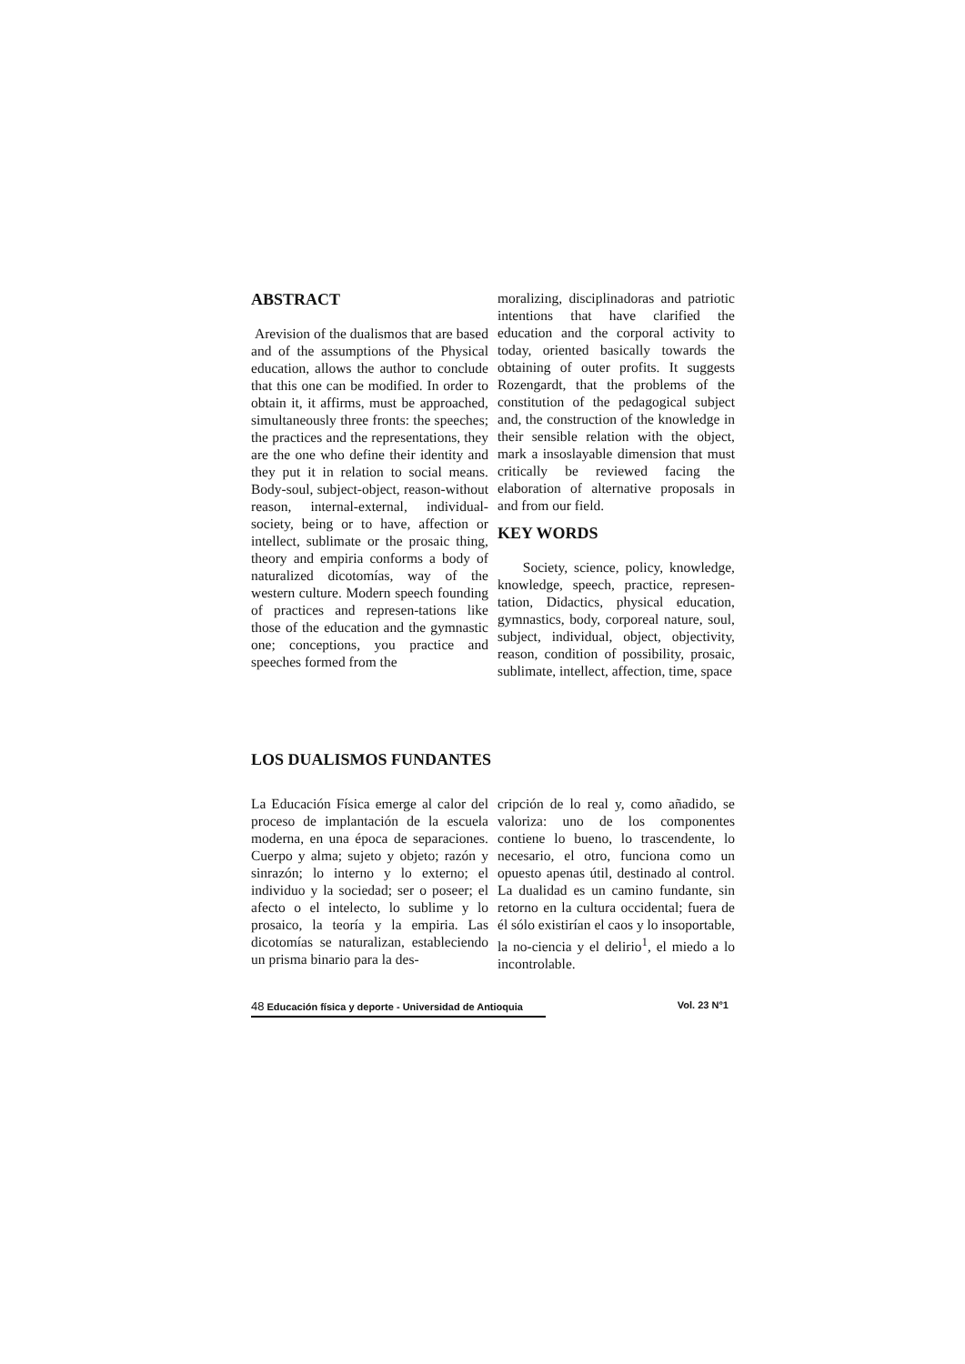ABSTRACT
Arevision of the dualismos that are based and of the assumptions of the Physical education, allows the author to conclude that this one can be modified. In order to obtain it, it affirms, must be approached, simultaneously three fronts: the speeches; the practices and the representations, they are the one who define their identity and they put it in relation to social means. Body-soul, subject-object, reason-without reason, internal-external, individual-society, being or to have, affection or intellect, sublimate or the prosaic thing, theory and empiria conforms a body of naturalized dicotomías, way of the western culture. Modern speech founding of practices and represen-tations like those of the education and the gymnastic one; conceptions, you practice and speeches formed from the
moralizing, disciplinadoras and patriotic intentions that have clarified the education and the corporal activity to today, oriented basically towards the obtaining of outer profits. It suggests Rozengardt, that the problems of the constitution of the pedagogical subject and, the construction of the knowledge in their sensible relation with the object, mark a insoslayable dimension that must critically be reviewed facing the elaboration of alternative proposals in and from our field.
KEY WORDS
Society, science, policy, knowledge, knowledge, speech, practice, represen-tation, Didactics, physical education, gymnastics, body, corporeal nature, soul, subject, individual, object, objectivity, reason, condition of possibility, prosaic, sublimate, intellect, affection, time, space
LOS DUALISMOS FUNDANTES
La Educación Física emerge al calor del proceso de implantación de la escuela moderna, en una época de separaciones. Cuerpo y alma; sujeto y objeto; razón y sinrazón; lo interno y lo externo; el individuo y la sociedad; ser o poseer; el afecto o el intelecto, lo sublime y lo prosaico, la teoría y la empiria. Las dicotomías se naturalizan, estableciendo un prisma binario para la des-
cripción de lo real y, como añadido, se valoriza: uno de los componentes contiene lo bueno, lo trascendente, lo necesario, el otro, funciona como un opuesto apenas útil, destinado al control. La dualidad es un camino fundante, sin retorno en la cultura occidental; fuera de él sólo existirían el caos y lo insoportable, la no-ciencia y el delirio<sup>1</sup>, el miedo a lo incontrolable.
48 Educación física y deporte - Universidad de Antioquia Vol. 23 N°1